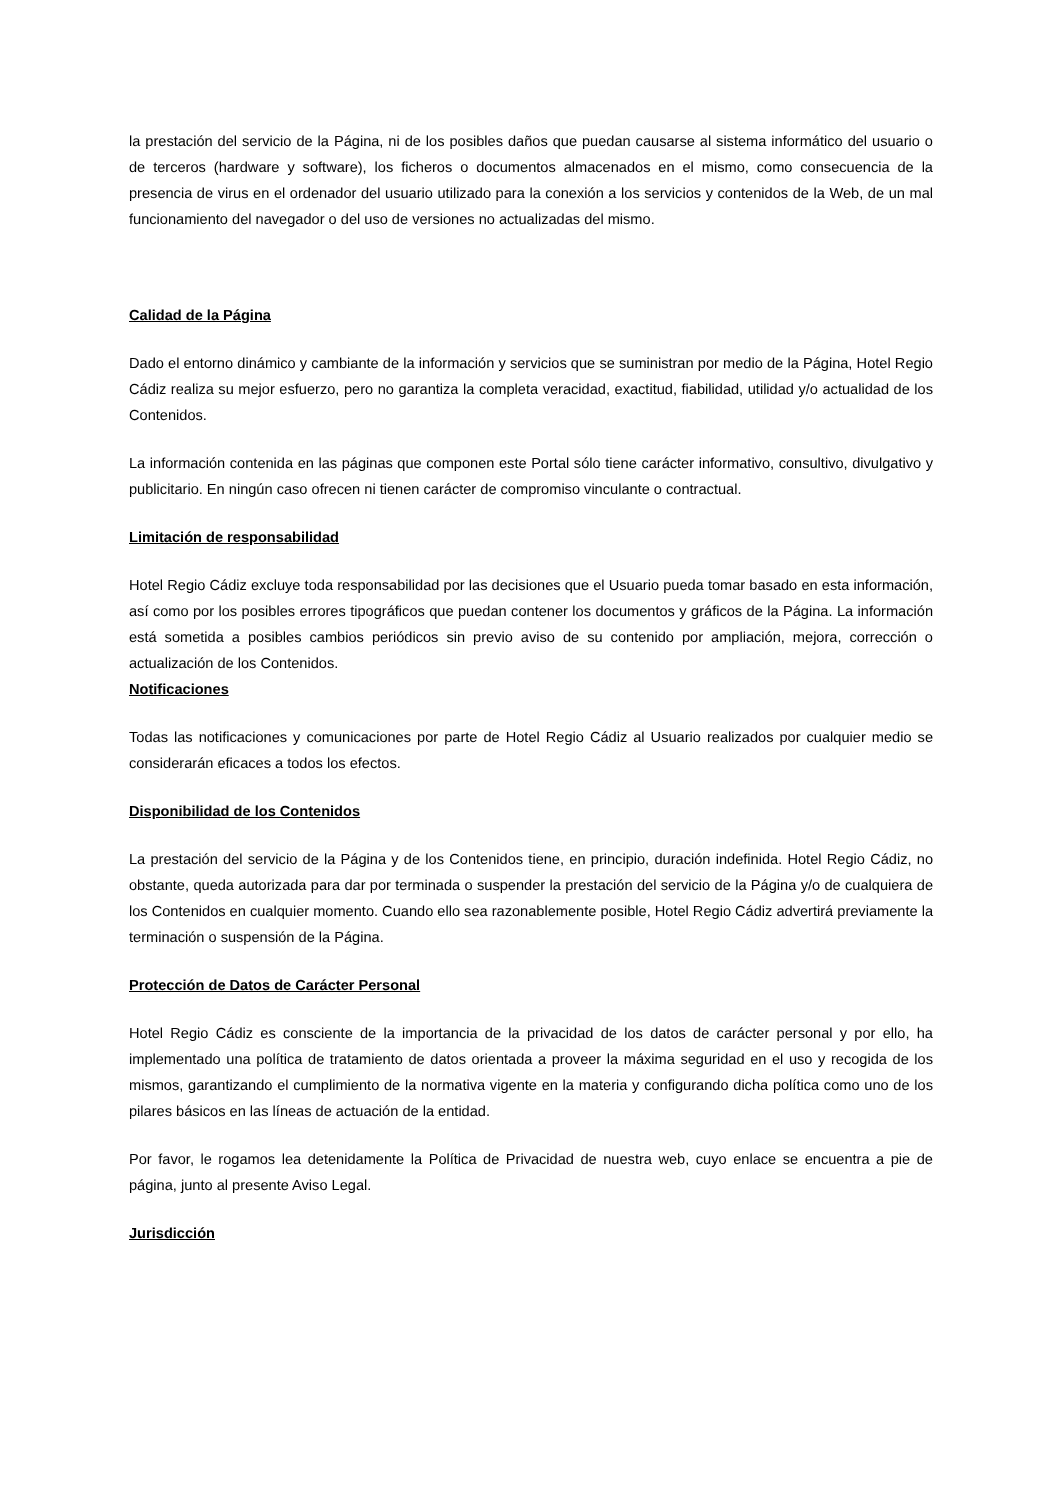la prestación del servicio de la Página, ni de los posibles daños que puedan causarse al sistema informático del usuario o de terceros (hardware y software), los ficheros o documentos almacenados en el mismo, como consecuencia de la presencia de virus en el ordenador del usuario utilizado para la conexión a los servicios y contenidos de la Web, de un mal funcionamiento del navegador o del uso de versiones no actualizadas del mismo.
Calidad de la Página
Dado el entorno dinámico y cambiante de la información y servicios que se suministran por medio de la Página, Hotel Regio Cádiz realiza su mejor esfuerzo, pero no garantiza la completa veracidad, exactitud, fiabilidad, utilidad y/o actualidad de los Contenidos.
La información contenida en las páginas que componen este Portal sólo tiene carácter informativo, consultivo, divulgativo y publicitario. En ningún caso ofrecen ni tienen carácter de compromiso vinculante o contractual.
Limitación de responsabilidad
Hotel Regio Cádiz excluye toda responsabilidad por las decisiones que el Usuario pueda tomar basado en esta información, así como por los posibles errores tipográficos que puedan contener los documentos y gráficos de la Página. La información está sometida a posibles cambios periódicos sin previo aviso de su contenido por ampliación, mejora, corrección o actualización de los Contenidos.
Notificaciones
Todas las notificaciones y comunicaciones por parte de Hotel Regio Cádiz al Usuario realizados por cualquier medio se considerarán eficaces a todos los efectos.
Disponibilidad de los Contenidos
La prestación del servicio de la Página y de los Contenidos tiene, en principio, duración indefinida. Hotel Regio Cádiz, no obstante, queda autorizada para dar por terminada o suspender la prestación del servicio de la Página y/o de cualquiera de los Contenidos en cualquier momento. Cuando ello sea razonablemente posible, Hotel Regio Cádiz advertirá previamente la terminación o suspensión de la Página.
Protección de Datos de Carácter Personal
Hotel Regio Cádiz es consciente de la importancia de la privacidad de los datos de carácter personal y por ello, ha implementado una política de tratamiento de datos orientada a proveer la máxima seguridad en el uso y recogida de los mismos, garantizando el cumplimiento de la normativa vigente en la materia y configurando dicha política como uno de los pilares básicos en las líneas de actuación de la entidad.
Por favor, le rogamos lea detenidamente la Política de Privacidad de nuestra web, cuyo enlace se encuentra a pie de página, junto al presente Aviso Legal.
Jurisdicción